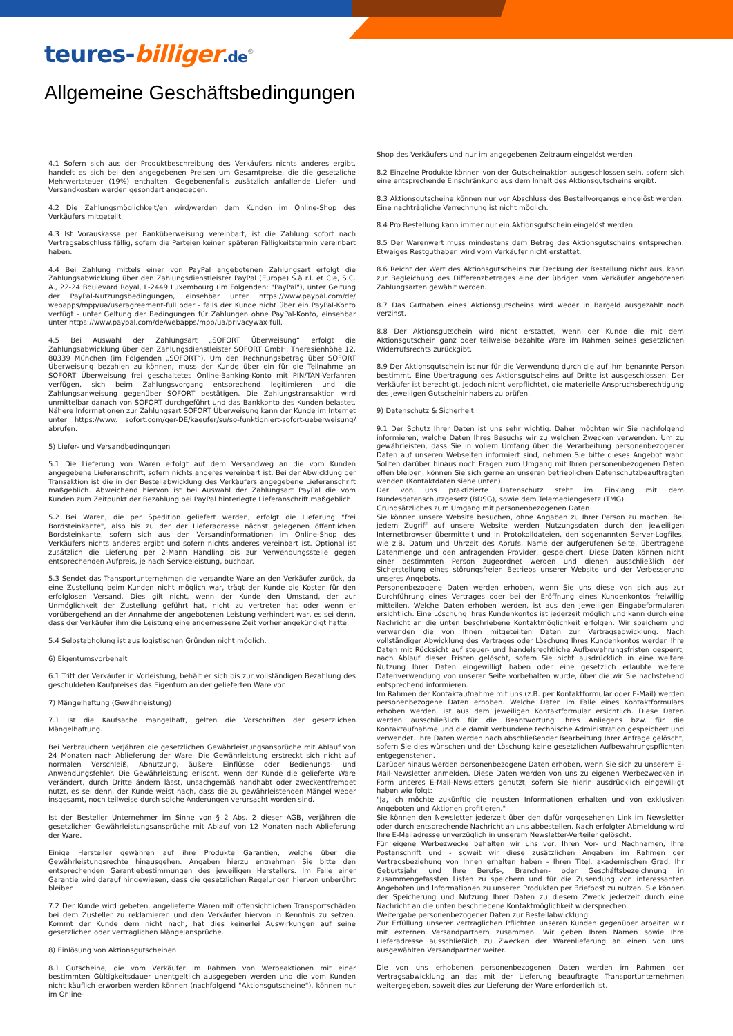teures-billiger.de<sup>®</sup>
Allgemeine Geschäftsbedingungen
4.1 Sofern sich aus der Produktbeschreibung des Verkäufers nichts anderes ergibt, handelt es sich bei den angegebenen Preisen um Gesamtpreise, die die gesetzliche Mehrwertsteuer (19%) enthalten. Gegebenenfalls zusätzlich anfallende Liefer- und Versandkosten werden gesondert angegeben.
4.2 Die Zahlungsmöglichkeit/en wird/werden dem Kunden im Online-Shop des Verkäufers mitgeteilt.
4.3 Ist Vorauskasse per Banküberweisung vereinbart, ist die Zahlung sofort nach Vertragsabschluss fällig, sofern die Parteien keinen späteren Fälligkeitstermin vereinbart haben.
4.4 Bei Zahlung mittels einer von PayPal angebotenen Zahlungsart erfolgt die Zahlungsabwicklung über den Zahlungsdienstleister PayPal (Europe) S.à r.l. et Cie, S.C. A., 22-24 Boulevard Royal, L-2449 Luxembourg (im Folgenden: "PayPal"), unter Geltung der PayPal-Nutzungsbedingungen, einsehbar unter https://www.paypal.com/de/ webapps/mpp/ua/useragreement-full oder - falls der Kunde nicht über ein PayPal-Konto verfügt - unter Geltung der Bedingungen für Zahlungen ohne PayPal-Konto, einsehbar unter https://www.paypal.com/de/webapps/mpp/ua/privacywax-full.
4.5 Bei Auswahl der Zahlungsart „SOFORT Überweisung“ erfolgt die Zahlungsabwicklung über den Zahlungsdienstleister SOFORT GmbH, Theresienhöhe 12, 80339 München (im Folgenden „SOFORT“). Um den Rechnungsbetrag über SOFORT Überweisung bezahlen zu können, muss der Kunde über ein für die Teilnahme an SOFORT Überweisung frei geschaltetes Online-Banking-Konto mit PIN/TAN-Verfahren verfügen, sich beim Zahlungsvorgang entsprechend legitimieren und die Zahlungsanweisung gegenüber SOFORT bestätigen. Die Zahlungstransaktion wird unmittelbar danach von SOFORT durchgeführt und das Bankkonto des Kunden belastet. Nähere Informationen zur Zahlungsart SOFORT Überweisung kann der Kunde im Internet unter https://www. sofort.com/ger-DE/kaeufer/su/so-funktioniert-sofort-ueberweisung/ abrufen.
5) Liefer- und Versandbedingungen
5.1 Die Lieferung von Waren erfolgt auf dem Versandweg an die vom Kunden angegebene Lieferanschrift, sofern nichts anderes vereinbart ist. Bei der Abwicklung der Transaktion ist die in der Bestellabwicklung des Verkäufers angegebene Lieferanschrift maßgeblich. Abweichend hiervon ist bei Auswahl der Zahlungsart PayPal die vom Kunden zum Zeitpunkt der Bezahlung bei PayPal hinterlegte Lieferanschrift maßgeblich.
5.2 Bei Waren, die per Spedition geliefert werden, erfolgt die Lieferung "frei Bordsteinkante", also bis zu der der Lieferadresse nächst gelegenen öffentlichen Bordsteinkante, sofern sich aus den Versandinformationen im Online-Shop des Verkäufers nichts anderes ergibt und sofern nichts anderes vereinbart ist. Optional ist zusätzlich die Lieferung per 2-Mann Handling bis zur Verwendungsstelle gegen entsprechenden Aufpreis, je nach Serviceleistung, buchbar.
5.3 Sendet das Transportunternehmen die versandte Ware an den Verkäufer zurück, da eine Zustellung beim Kunden nicht möglich war, trägt der Kunde die Kosten für den erfolglosen Versand. Dies gilt nicht, wenn der Kunde den Umstand, der zur Unmöglichkeit der Zustellung geführt hat, nicht zu vertreten hat oder wenn er vorübergehend an der Annahme der angebotenen Leistung verhindert war, es sei denn, dass der Verkäufer ihm die Leistung eine angemessene Zeit vorher angekündigt hatte.
5.4 Selbstabholung ist aus logistischen Gründen nicht möglich.
6) Eigentumsvorbehalt
6.1 Tritt der Verkäufer in Vorleistung, behält er sich bis zur vollständigen Bezahlung des geschuldeten Kaufpreises das Eigentum an der gelieferten Ware vor.
7) Mängelhaftung (Gewährleistung)
7.1 Ist die Kaufsache mangelhaft, gelten die Vorschriften der gesetzlichen Mängelhaftung.
Bei Verbrauchern verjähren die gesetzlichen Gewährleistungsansprüche mit Ablauf von 24 Monaten nach Ablieferung der Ware. Die Gewährleistung erstreckt sich nicht auf normalen Verschleiß, Abnutzung, äußere Einflüsse oder Bedienungs- und Anwendungsfehler. Die Gewährleistung erlischt, wenn der Kunde die gelieferte Ware verändert, durch Dritte ändern lässt, unsachgemäß handhabt oder zweckentfremdet nutzt, es sei denn, der Kunde weist nach, dass die zu gewährleistenden Mängel weder insgesamt, noch teilweise durch solche Änderungen verursacht worden sind.
Ist der Besteller Unternehmer im Sinne von § 2 Abs. 2 dieser AGB, verjähren die gesetzlichen Gewährleistungsansprüche mit Ablauf von 12 Monaten nach Ablieferung der Ware.
Einige Hersteller gewähren auf ihre Produkte Garantien, welche über die Gewährleistungsrechte hinausgehen. Angaben hierzu entnehmen Sie bitte den entsprechenden Garantiebestimmungen des jeweiligen Herstellers. Im Falle einer Garantie wird darauf hingewiesen, dass die gesetzlichen Regelungen hiervon unberührt bleiben.
7.2 Der Kunde wird gebeten, angelieferte Waren mit offensichtlichen Transportschäden bei dem Zusteller zu reklamieren und den Verkäufer hiervon in Kenntnis zu setzen. Kommt der Kunde dem nicht nach, hat dies keinerlei Auswirkungen auf seine gesetzlichen oder vertraglichen Mängelansprüche.
8) Einlösung von Aktionsgutscheinen
8.1 Gutscheine, die vom Verkäufer im Rahmen von Werbeaktionen mit einer bestimmten Gültigkeitsdauer unentgeltlich ausgegeben werden und die vom Kunden nicht käuflich erworben werden können (nachfolgend "Aktionsgutscheine"), können nur im Online-
Shop des Verkäufers und nur im angegebenen Zeitraum eingelöst werden.
8.2 Einzelne Produkte können von der Gutscheinaktion ausgeschlossen sein, sofern sich eine entsprechende Einschränkung aus dem Inhalt des Aktionsgutscheins ergibt.
8.3 Aktionsgutscheine können nur vor Abschluss des Bestellvorgangs eingelöst werden. Eine nachträgliche Verrechnung ist nicht möglich.
8.4 Pro Bestellung kann immer nur ein Aktionsgutschein eingelöst werden.
8.5 Der Warenwert muss mindestens dem Betrag des Aktionsgutscheins entsprechen. Etwaiges Restguthaben wird vom Verkäufer nicht erstattet.
8.6 Reicht der Wert des Aktionsgutscheins zur Deckung der Bestellung nicht aus, kann zur Begleichung des Differenzbetrages eine der übrigen vom Verkäufer angebotenen Zahlungsarten gewählt werden.
8.7 Das Guthaben eines Aktionsgutscheins wird weder in Bargeld ausgezahlt noch verzinst.
8.8 Der Aktionsgutschein wird nicht erstattet, wenn der Kunde die mit dem Aktionsgutschein ganz oder teilweise bezahlte Ware im Rahmen seines gesetzlichen Widerrufsrechts zurückgibt.
8.9 Der Aktionsgutschein ist nur für die Verwendung durch die auf ihm benannte Person bestimmt. Eine Übertragung des Aktionsgutscheins auf Dritte ist ausgeschlossen. Der Verkäufer ist berechtigt, jedoch nicht verpflichtet, die materielle Anspruchsberechtigung des jeweiligen Gutscheininhabers zu prüfen.
9) Datenschutz & Sicherheit
9.1 Der Schutz Ihrer Daten ist uns sehr wichtig. Daher möchten wir Sie nachfolgend informieren, welche Daten Ihres Besuchs wir zu welchen Zwecken verwenden. Um zu gewährleisten, dass Sie in vollem Umfang über die Verarbeitung personenbezogener Daten auf unseren Webseiten informiert sind, nehmen Sie bitte dieses Angebot wahr. Sollten darüber hinaus noch Fragen zum Umgang mit Ihren personenbezogenen Daten offen bleiben, können Sie sich gerne an unseren betrieblichen Datenschutzbeauftragten wenden (Kontaktdaten siehe unten).
Der von uns praktizierte Datenschutz steht im Einklang mit dem Bundesdatenschutzgesetz (BDSG), sowie dem Telemediengesetz (TMG).
Grundsätzliches zum Umgang mit personenbezogenen Daten
Sie können unsere Website besuchen, ohne Angaben zu Ihrer Person zu machen. Bei jedem Zugriff auf unsere Website werden Nutzungsdaten durch den jeweiligen Internetbrowser übermittelt und in Protokolldateien, den sogenannten Server-Logfiles, wie z.B. Datum und Uhrzeit des Abrufs, Name der aufgerufenen Seite, übertragene Datenmenge und den anfragenden Provider, gespeichert. Diese Daten können nicht einer bestimmten Person zugeordnet werden und dienen ausschließlich der Sicherstellung eines störungsfreien Betriebs unserer Website und der Verbesserung unseres Angebots.
Personenbezogene Daten werden erhoben, wenn Sie uns diese von sich aus zur Durchführung eines Vertrages oder bei der Eröffnung eines Kundenkontos freiwillig mitteilen. Welche Daten erhoben werden, ist aus den jeweiligen Eingabeformularen ersichtlich. Eine Löschung Ihres Kundenkontos ist jederzeit möglich und kann durch eine Nachricht an die unten beschriebene Kontaktmöglichkeit erfolgen. Wir speichern und verwenden die von Ihnen mitgeteilten Daten zur Vertragsabwicklung. Nach vollständiger Abwicklung des Vertrages oder Löschung Ihres Kundenkontos werden Ihre Daten mit Rücksicht auf steuer- und handelsrechtliche Aufbewahrungsfristen gesperrt, nach Ablauf dieser Fristen gelöscht, sofern Sie nicht ausdrücklich in eine weitere Nutzung Ihrer Daten eingewilligt haben oder eine gesetzlich erlaubte weitere Datenverwendung von unserer Seite vorbehalten wurde, über die wir Sie nachstehend entsprechend informieren.
Im Rahmen der Kontaktaufnahme mit uns (z.B. per Kontaktformular oder E-Mail) werden personenbezogene Daten erhoben. Welche Daten im Falle eines Kontaktformulars erhoben werden, ist aus dem jeweiligen Kontaktformular ersichtlich. Diese Daten werden ausschließlich für die Beantwortung Ihres Anliegens bzw. für die Kontaktaufnahme und die damit verbundene technische Administration gespeichert und verwendet. Ihre Daten werden nach abschließender Bearbeitung Ihrer Anfrage gelöscht, sofern Sie dies wünschen und der Löschung keine gesetzlichen Aufbewahrungspflichten entgegenstehen.
Darüber hinaus werden personenbezogene Daten erhoben, wenn Sie sich zu unserem E-Mail-Newsletter anmelden. Diese Daten werden von uns zu eigenen Werbezwecken in Form unseres E-Mail-Newsletters genutzt, sofern Sie hierin ausdrücklich eingewilligt haben wie folgt:
"Ja, ich möchte zukünftig die neusten Informationen erhalten und von exklusiven Angeboten und Aktionen profitieren."
Sie können den Newsletter jederzeit über den dafür vorgesehenen Link im Newsletter oder durch entsprechende Nachricht an uns abbestellen. Nach erfolgter Abmeldung wird Ihre E-Mailadresse unverzüglich in unserem Newsletter-Verteiler gelöscht.
Für eigene Werbezwecke behalten wir uns vor, Ihren Vor- und Nachnamen, Ihre Postanschrift und - soweit wir diese zusätzlichen Angaben im Rahmen der Vertragsbeziehung von Ihnen erhalten haben - Ihren Titel, akademischen Grad, Ihr Geburtsjahr und Ihre Berufs-, Branchen- oder Geschäftsbezeichnung in zusammengefassten Listen zu speichern und für die Zusendung von interessanten Angeboten und Informationen zu unseren Produkten per Briefpost zu nutzen. Sie können der Speicherung und Nutzung Ihrer Daten zu diesem Zweck jederzeit durch eine Nachricht an die unten beschriebene Kontaktmöglichkeit widersprechen.
Weitergabe personenbezogener Daten zur Bestellabwicklung
Zur Erfüllung unserer vertraglichen Pflichten unseren Kunden gegenüber arbeiten wir mit externen Versandpartnern zusammen. Wir geben Ihren Namen sowie Ihre Lieferadresse ausschließlich zu Zwecken der Warenlieferung an einen von uns ausgewählten Versandpartner weiter.
Die von uns erhobenen personenbezogenen Daten werden im Rahmen der Vertragsabwicklung an das mit der Lieferung beauftragte Transportunternehmen weitergegeben, soweit dies zur Lieferung der Ware erforderlich ist.